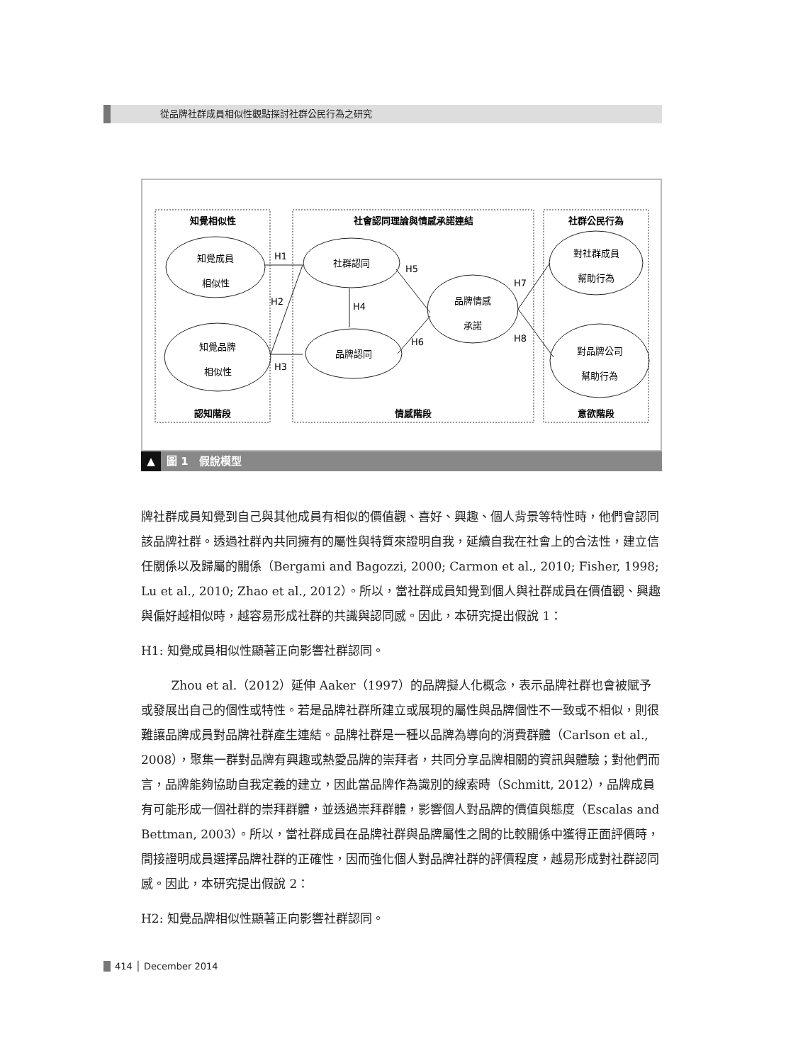從品牌社群成員相似性觀點探討社群公民行為之研究
知覺相似性
社會認同理論與情感承諾連結
社群公民行為
認知階段
情感階段
意欲階段
知覺成員
相似性
知覺品牌
相似性
社群認同
品牌認同
品牌情感
承諾
對社群成員
幫助行為
對品牌公司
幫助行為
H1
H2
H3
H4
H5
H6
H7
H8
▲ 圖 1　假說模型
牌社群成員知覺到自己與其他成員有相似的價值觀、喜好、興趣、個人背景等特性時，他們會認同該品牌社群。透過社群內共同擁有的屬性與特質來證明自我，延續自我在社會上的合法性，建立信任關係以及歸屬的關係（Bergami and Bagozzi, 2000; Carmon et al., 2010; Fisher, 1998; Lu et al., 2010; Zhao et al., 2012）。所以，當社群成員知覺到個人與社群成員在價值觀、興趣與偏好越相似時，越容易形成社群的共識與認同感。因此，本研究提出假說 1：
H1: 知覺成員相似性顯著正向影響社群認同。
Zhou et al.（2012）延伸 Aaker（1997）的品牌擬人化概念，表示品牌社群也會被賦予或發展出自己的個性或特性。若是品牌社群所建立或展現的屬性與品牌個性不一致或不相似，則很難讓品牌成員對品牌社群產生連結。品牌社群是一種以品牌為導向的消費群體（Carlson et al., 2008），聚集一群對品牌有興趣或熱愛品牌的崇拜者，共同分享品牌相關的資訊與體驗；對他們而言，品牌能夠協助自我定義的建立，因此當品牌作為識別的線索時（Schmitt, 2012），品牌成員有可能形成一個社群的崇拜群體，並透過崇拜群體，影響個人對品牌的價值與態度（Escalas and Bettman, 2003）。所以，當社群成員在品牌社群與品牌屬性之間的比較關係中獲得正面評價時，間接證明成員選擇品牌社群的正確性，因而強化個人對品牌社群的評價程度，越易形成對社群認同感。因此，本研究提出假說 2：
H2: 知覺品牌相似性顯著正向影響社群認同。
414 │ December 2014